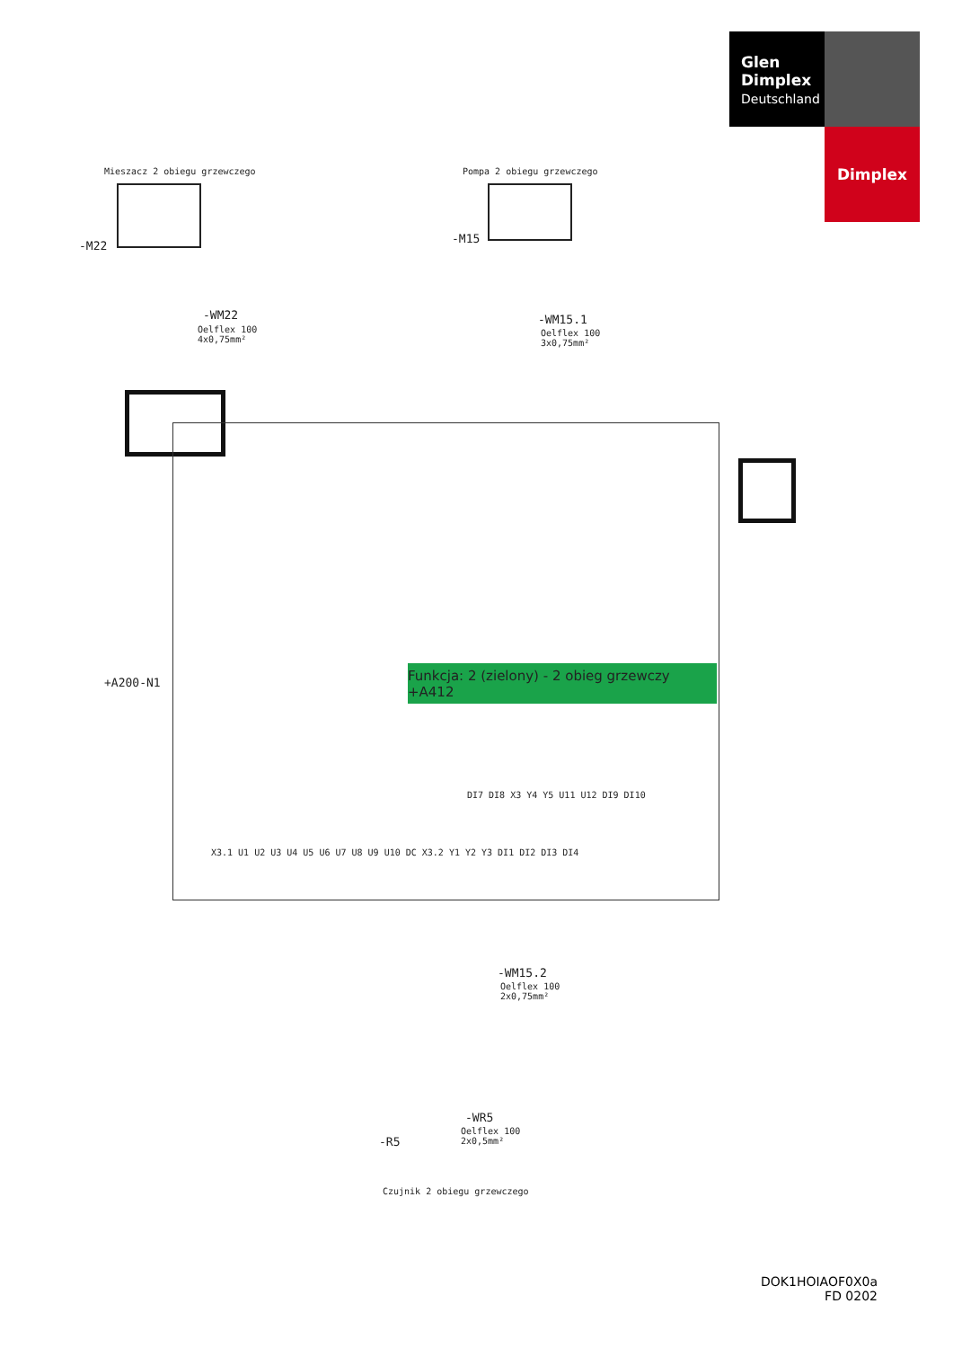Glen
Dimplex
Deutschland
Dimplex
Mieszacz 2 obiegu grzewczego Pompa 2 obiegu grzewczego
-M22
-M15
-WM22
Oelflex 100
4x0,75mm²
-WM15.1
Oelflex 100
3x0,75mm²
+A200-N1
Funkcja: 2 (zielony) - 2 obieg grzewczy +A412
DI7 DI8 X3 Y4 Y5 U11 U12 DI9 DI10
X3.1 U1 U2 U3 U4 U5 U6 U7 U8 U9 U10 DC X3.2 Y1 Y2 Y3 DI1 DI2 DI3 DI4
-WM15.2
Oelflex 100
2x0,75mm²
-WR5
Oelflex 100
2x0,5mm²
-R5
Czujnik 2 obiegu grzewczego
DOK1HOIAOF0X0a
FD 0202